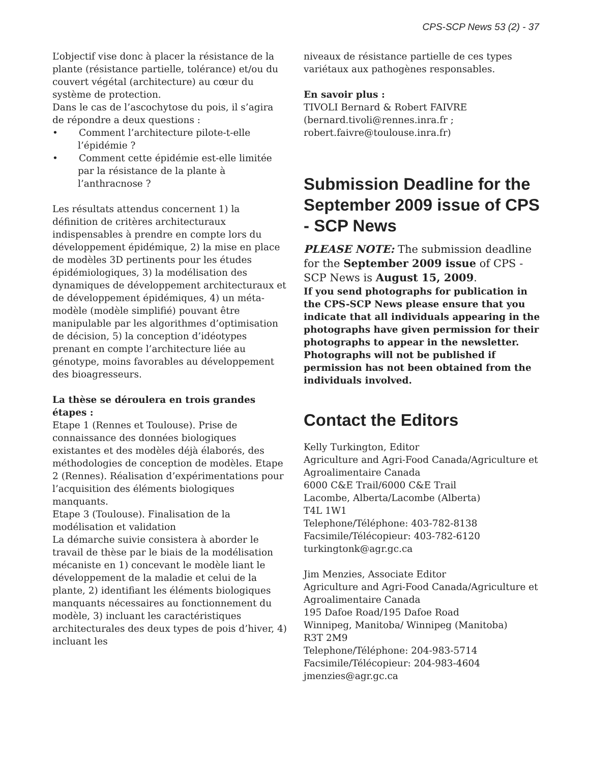CPS-SCP News 53 (2) - 37
L’objectif vise donc à placer la résistance de la plante (résistance partielle, tolérance) et/ou du couvert végétal (architecture) au cœur du système de protection.
Dans le cas de l’ascochytose du pois, il s’agira de répondre a deux questions :
• Comment l’architecture pilote-t-elle l’épidémie ?
• Comment cette épidémie est-elle limitée par la résistance de la plante à l’anthracnose ?
Les résultats attendus concernent 1) la définition de critères architecturaux indispensables à prendre en compte lors du développement épidémique, 2) la mise en place de modèles 3D pertinents pour les études épidémiologiques, 3) la modélisation des dynamiques de développement architecturaux et de développement épidémiques, 4) un méta-modèle (modèle simplifié) pouvant être manipulable par les algorithmes d’optimisation de décision, 5) la conception d’idéotypes prenant en compte l’architecture liée au génotype, moins favorables au développement des bioagresseurs.
La thèse se déroulera en trois grandes étapes :
Etape 1 (Rennes et Toulouse). Prise de connaissance des données biologiques existantes et des modèles déjà élaborés, des méthodologies de conception de modèles. Etape 2 (Rennes). Réalisation d’expérimentations pour l’acquisition des éléments biologiques manquants.
Etape 3 (Toulouse). Finalisation de la modélisation et validation
La démarche suivie consistera à aborder le travail de thèse par le biais de la modélisation mécaniste en 1) concevant le modèle liant le développement de la maladie et celui de la plante, 2) identifiant les éléments biologiques manquants nécessaires au fonctionnement du modèle, 3) incluant les caractéristiques architecturales des deux types de pois d’hiver, 4) incluant les
niveaux de résistance partielle de ces types variétaux aux pathogènes responsables.
En savoir plus :
TIVOLI Bernard & Robert FAIVRE (bernard.tivoli@rennes.inra.fr ; robert.faivre@toulouse.inra.fr)
Submission Deadline for the September 2009 issue of CPS - SCP News
PLEASE NOTE: The submission deadline for the September 2009 issue of CPS - SCP News is August 15, 2009.
If you send photographs for publication in the CPS-SCP News please ensure that you indicate that all individuals appearing in the photographs have given permission for their photographs to appear in the newsletter. Photographs will not be published if permission has not been obtained from the individuals involved.
Contact the Editors
Kelly Turkington, Editor
Agriculture and Agri-Food Canada/Agriculture et Agroalimentaire Canada
6000 C&E Trail/6000 C&E Trail
Lacombe, Alberta/Lacombe (Alberta)
T4L 1W1
Telephone/Téléphone: 403-782-8138
Facsimile/Télécopieur: 403-782-6120
turkingtonk@agr.gc.ca
Jim Menzies, Associate Editor
Agriculture and Agri-Food Canada/Agriculture et Agroalimentaire Canada
195 Dafoe Road/195 Dafoe Road
Winnipeg, Manitoba/ Winnipeg (Manitoba)
R3T 2M9
Telephone/Téléphone: 204-983-5714
Facsimile/Télécopieur: 204-983-4604
jmenzies@agr.gc.ca